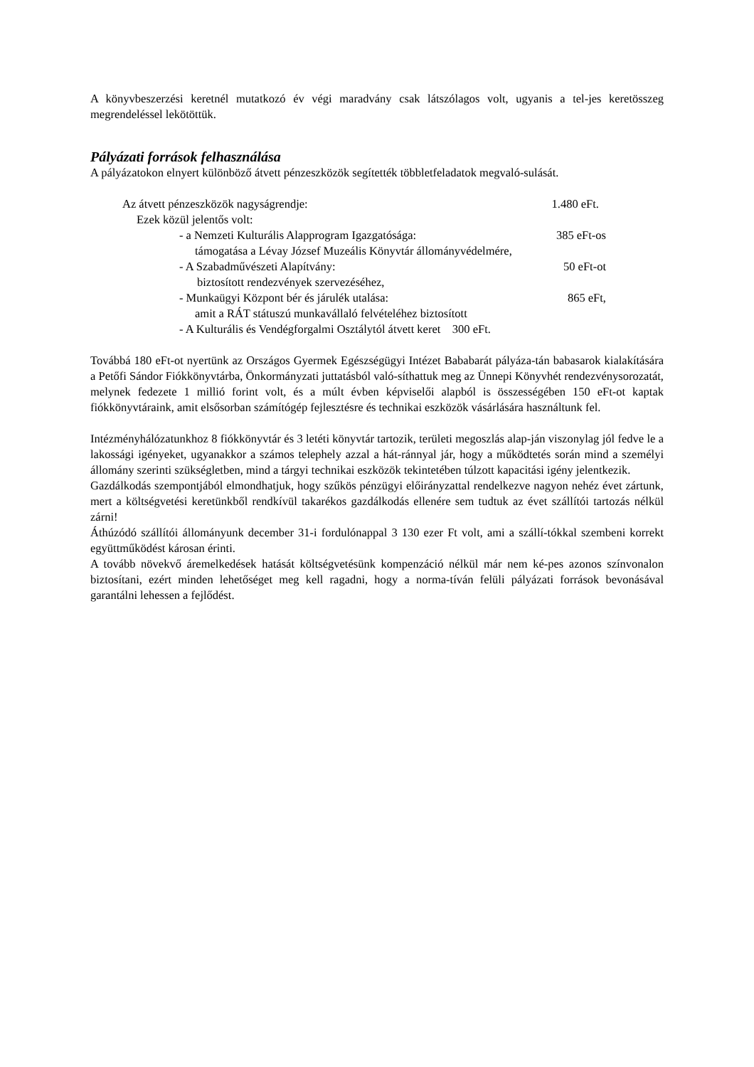A könyvbeszerzési keretnél mutatkozó év végi maradvány csak látszólagos volt, ugyanis a tel-jes keretösszeg megrendeléssel lekötöttük.
Pályázati források felhasználása
A pályázatokon elnyert különböző átvett pénzeszközök segítették többletfeladatok megvaló-sulását.
Az átvett pénzeszközök nagyságrendje: 1.480 eFt.
Ezek közül jelentős volt:
- a Nemzeti Kulturális Alapprogram Igazgatósága: 385 eFt-os
támogatása a Lévay József Muzeális Könyvtár állományvédelmére,
- A Szabadművészeti Alapítvány: 50 eFt-ot
biztosított rendezvények szervezéséhez,
- Munkaügyi Központ bér és járulék utalása: 865 eFt,
amit a RÁT státuszú munkavállaló felvételéhez biztosított
- A Kulturális és Vendégforgalmi Osztálytól átvett keret 300 eFt.
Továbbá 180 eFt-ot nyertünk az Országos Gyermek Egészségügyi Intézet Bababarát pályáza-tán babasarok kialakítására a Petőfi Sándor Fiókkönyvtárba, Önkormányzati juttatásból való-síthattuk meg az Ünnepi Könyvhét rendezvénysorozatát, melynek fedezete 1 millió forint volt, és a múlt évben képviselői alapból is összességében 150 eFt-ot kaptak fiókkönyvtáraink, amit elsősorban számítógép fejlesztésre és technikai eszközök vásárlására használtunk fel.
Intézményhálózatunkhoz 8 fiókkönyvtár és 3 letéti könyvtár tartozik, területi megoszlás alap-ján viszonylag jól fedve le a lakossági igényeket, ugyanakkor a számos telephely azzal a hát-ránnyal jár, hogy a működtetés során mind a személyi állomány szerinti szükségletben, mind a tárgyi technikai eszközök tekintetében túlzott kapacitási igény jelentkezik.
Gazdálkodás szempontjából elmondhatjuk, hogy szűkös pénzügyi előirányzattal rendelkezve nagyon nehéz évet zártunk, mert a költségvetési keretünkből rendkívül takarékos gazdálkodás ellenére sem tudtuk az évet szállítói tartozás nélkül zárni!
Áthúzódó szállítói állományunk december 31-i fordulónappal 3 130 ezer Ft volt, ami a szállí-tókkal szembeni korrekt együttműködést károsan érinti.
A tovább növekvő áremelkedések hatását költségvetésünk kompenzáció nélkül már nem ké-pes azonos színvonalon biztosítani, ezért minden lehetőséget meg kell ragadni, hogy a norma-tíván felüli pályázati források bevonásával garantálni lehessen a fejlődést.